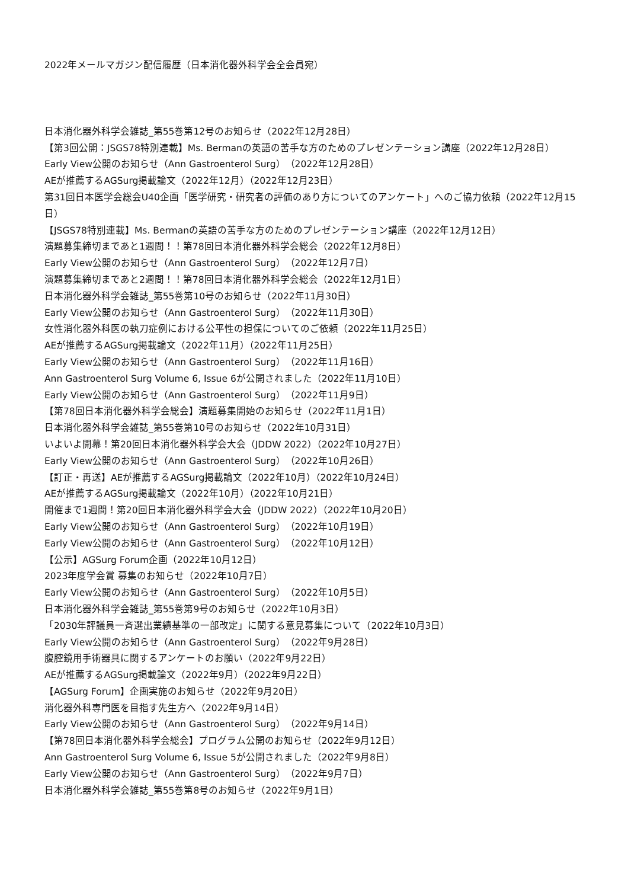2022年メールマガジン配信履歴（日本消化器外科学会全会員宛）
日本消化器外科学会雑誌_第55巻第12号のお知らせ（2022年12月28日）
【第3回公開：JSGS78特別連載】Ms. Bermanの英語の苦手な方のためのプレゼンテーション講座（2022年12月28日）
Early View公開のお知らせ（Ann Gastroenterol Surg）（2022年12月28日）
AEが推薦するAGSurg掲載論文（2022年12月）（2022年12月23日）
第31回日本医学会総会U40企画「医学研究・研究者の評価のあり方についてのアンケート」へのご協力依頼（2022年12月15日）
【JSGS78特別連載】Ms. Bermanの英語の苦手な方のためのプレゼンテーション講座（2022年12月12日）
演題募集締切まであと1週間！！第78回日本消化器外科学会総会（2022年12月8日）
Early View公開のお知らせ（Ann Gastroenterol Surg）（2022年12月7日）
演題募集締切まであと2週間！！第78回日本消化器外科学会総会（2022年12月1日）
日本消化器外科学会雑誌_第55巻第10号のお知らせ（2022年11月30日）
Early View公開のお知らせ（Ann Gastroenterol Surg）（2022年11月30日）
女性消化器外科医の執刀症例における公平性の担保についてのご依頼（2022年11月25日）
AEが推薦するAGSurg掲載論文（2022年11月）（2022年11月25日）
Early View公開のお知らせ（Ann Gastroenterol Surg）（2022年11月16日）
Ann Gastroenterol Surg Volume 6, Issue 6が公開されました（2022年11月10日）
Early View公開のお知らせ（Ann Gastroenterol Surg）（2022年11月9日）
【第78回日本消化器外科学会総会】演題募集開始のお知らせ（2022年11月1日）
日本消化器外科学会雑誌_第55巻第10号のお知らせ（2022年10月31日）
いよいよ開幕！第20回日本消化器外科学会大会（JDDW 2022）（2022年10月27日）
Early View公開のお知らせ（Ann Gastroenterol Surg）（2022年10月26日）
【訂正・再送】AEが推薦するAGSurg掲載論文（2022年10月）（2022年10月24日）
AEが推薦するAGSurg掲載論文（2022年10月）（2022年10月21日）
開催まで1週間！第20回日本消化器外科学会大会（JDDW 2022）（2022年10月20日）
Early View公開のお知らせ（Ann Gastroenterol Surg）（2022年10月19日）
Early View公開のお知らせ（Ann Gastroenterol Surg）（2022年10月12日）
【公示】AGSurg Forum企画（2022年10月12日）
2023年度学会賞 募集のお知らせ（2022年10月7日）
Early View公開のお知らせ（Ann Gastroenterol Surg）（2022年10月5日）
日本消化器外科学会雑誌_第55巻第9号のお知らせ（2022年10月3日）
「2030年評議員一斉選出業績基準の一部改定」に関する意見募集について（2022年10月3日）
Early View公開のお知らせ（Ann Gastroenterol Surg）（2022年9月28日）
腹腔鏡用手術器具に関するアンケートのお願い（2022年9月22日）
AEが推薦するAGSurg掲載論文（2022年9月）（2022年9月22日）
【AGSurg Forum】企画実施のお知らせ（2022年9月20日）
消化器外科専門医を目指す先生方へ（2022年9月14日）
Early View公開のお知らせ（Ann Gastroenterol Surg）（2022年9月14日）
【第78回日本消化器外科学会総会】プログラム公開のお知らせ（2022年9月12日）
Ann Gastroenterol Surg Volume 6, Issue 5が公開されました（2022年9月8日）
Early View公開のお知らせ（Ann Gastroenterol Surg）（2022年9月7日）
日本消化器外科学会雑誌_第55巻第8号のお知らせ（2022年9月1日）